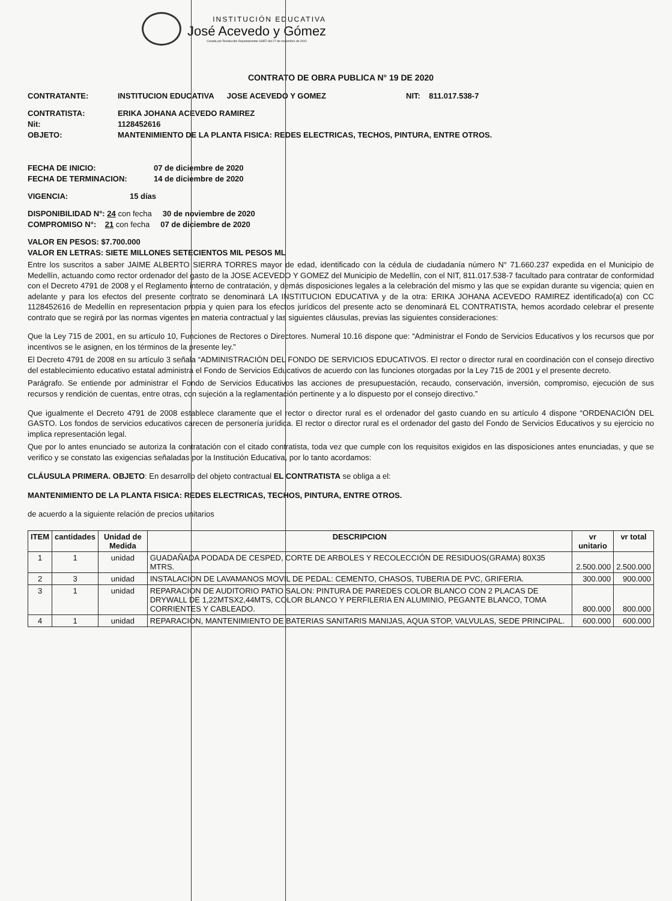INSTITUCIÓN EDUCATIVA
José Acevedo y Gómez
Creada por Resolución Departamental 16357 del 27 de noviembre de 2002
CONTRATO DE OBRA PUBLICA N° 19 DE 2020
CONTRATANTE: INSTITUCION EDUCATIVA JOSE ACEVEDO Y GOMEZ NIT: 811.017.538-7
CONTRATISTA: ERIKA JOHANA ACEVEDO RAMIREZ
Nit: 1128452616
OBJETO: MANTENIMIENTO DE LA PLANTA FISICA: REDES ELECTRICAS, TECHOS, PINTURA, ENTRE OTROS.
FECHA DE INICIO: 07 de diciembre de 2020
FECHA DE TERMINACION: 14 de diciembre de 2020
VIGENCIA: 15 días
DISPONIBILIDAD N°: 24 con fecha 30 de noviembre de 2020
COMPROMISO N°: 21 con fecha 07 de diciembre de 2020
VALOR EN PESOS: $7.700.000
VALOR EN LETRAS: SIETE MILLONES SETECIENTOS MIL PESOS ML
Entre los suscritos a saber JAIME ALBERTO SIERRA TORRES mayor de edad, identificado con la cédula de ciudadanía número N° 71.660.237 expedida en el Municipio de Medellín, actuando como rector ordenador del gasto de la JOSE ACEVEDO Y GOMEZ del Municipio de Medellín, con el NIT, 811.017.538-7 facultado para contratar de conformidad con el Decreto 4791 de 2008 y el Reglamento interno de contratación, y demás disposiciones legales a la celebración del mismo y las que se expidan durante su vigencia; quien en adelante y para los efectos del presente contrato se denominará LA INSTITUCION EDUCATIVA y de la otra: ERIKA JOHANA ACEVEDO RAMIREZ identificado(a) con CC 1128452616 de Medellín en representacion propia y quien para los efectos jurídicos del presente acto se denominará EL CONTRATISTA, hemos acordado celebrar el presente contrato que se regirá por las normas vigentes en materia contractual y las siguientes cláusulas, previas las siguientes consideraciones:
Que la Ley 715 de 2001, en su artículo 10, Funciones de Rectores o Directores. Numeral 10.16 dispone que: “Administrar el Fondo de Servicios Educativos y los recursos que por incentivos se le asignen, en los términos de la presente ley.”
El Decreto 4791 de 2008 en su artículo 3 señala “ADMINISTRACIÓN DEL FONDO DE SERVICIOS EDUCATIVOS. El rector o director rural en coordinación con el consejo directivo del establecimiento educativo estatal administra el Fondo de Servicios Educativos de acuerdo con las funciones otorgadas por la Ley 715 de 2001 y el presente decreto.
Parágrafo. Se entiende por administrar el Fondo de Servicios Educativos las acciones de presupuestación, recaudo, conservación, inversión, compromiso, ejecución de sus recursos y rendición de cuentas, entre otras, con sujeción a la reglamentación pertinente y a lo dispuesto por el consejo directivo.”
Que igualmente el Decreto 4791 de 2008 establece claramente que el rector o director rural es el ordenador del gasto cuando en su artículo 4 dispone “ORDENACIÓN DEL GASTO. Los fondos de servicios educativos carecen de personería jurídica. El rector o director rural es el ordenador del gasto del Fondo de Servicios Educativos y su ejercicio no implica representación legal.
Que por lo antes enunciado se autoriza la contratación con el citado contratista, toda vez que cumple con los requisitos exigidos en las disposiciones antes enunciadas, y que se verifico y se constato las exigencias señaladas por la Institución Educativa, por lo tanto acordamos:
CLÁUSULA PRIMERA. OBJETO: En desarrollo del objeto contractual EL CONTRATISTA se obliga a el:
MANTENIMIENTO DE LA PLANTA FISICA: REDES ELECTRICAS, TECHOS, PINTURA, ENTRE OTROS.
de acuerdo a la siguiente relación de precios unitarios
| ITEM | cantidades | Unidad de Medida | DESCRIPCION | vr unitario | vr total |
| --- | --- | --- | --- | --- | --- |
| 1 | 1 | unidad | GUADAÑADA PODADA DE CESPED, CORTE DE ARBOLES Y RECOLECCIÓN DE RESIDUOS(GRAMA) 80X35 MTRS. | 2.500.000 | 2.500.000 |
| 2 | 3 | unidad | INSTALACION DE LAVAMANOS MOVIL DE PEDAL: CEMENTO, CHASOS, TUBERIA DE PVC, GRIFERIA. | 300.000 | 900.000 |
| 3 | 1 | unidad | REPARACION DE AUDITORIO PATIO SALON: PINTURA DE PAREDES COLOR BLANCO CON 2 PLACAS DE DRYWALL DE 1,22MTSX2,44MTS, COLOR BLANCO Y PERFILERIA EN ALUMINIO, PEGANTE BLANCO, TOMA CORRIENTES Y CABLEADO. | 800.000 | 800.000 |
| 4 | 1 | unidad | REPARACION, MANTENIMIENTO DE BATERIAS SANITARIS MANIJAS, AQUA STOP, VALVULAS, SEDE PRINCIPAL. | 600.000 | 600.000 |